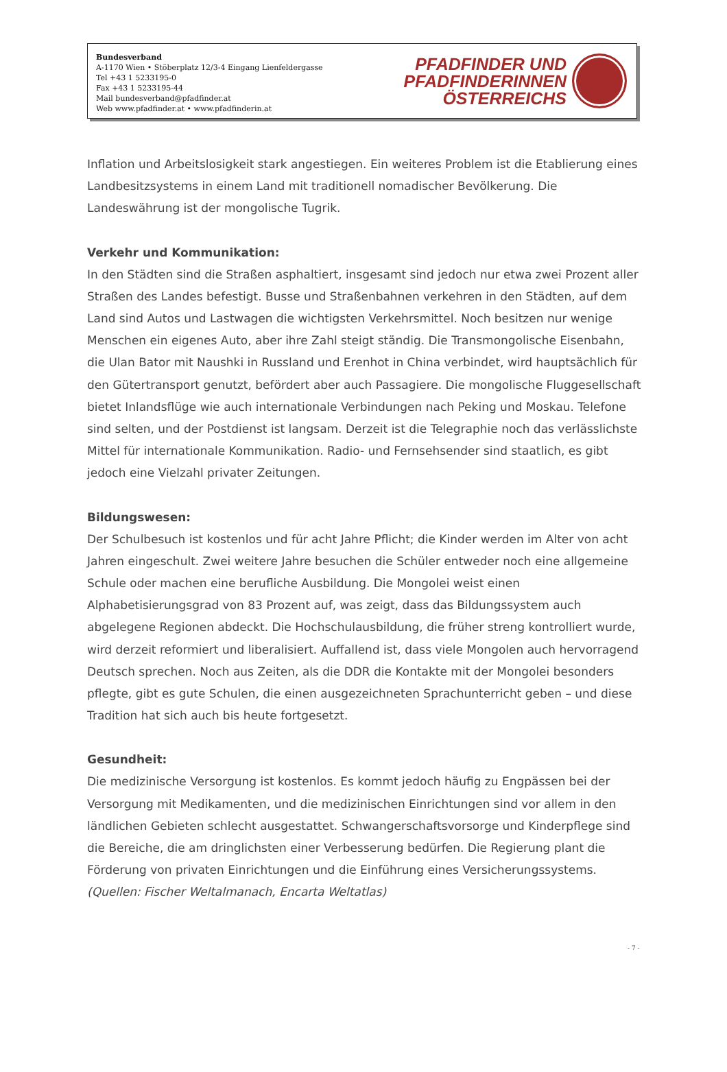Bundesverband
A-1170 Wien • Stöberplatz 12/3-4 Eingang Lienfeldergasse
Tel +43 1 5233195-0
Fax +43 1 5233195-44
Mail bundesverband@pfadfinder.at
Web www.pfadfinder.at • www.pfadfinderin.at
PFADFINDER UND
PFADFINDERINNEN
ÖSTERREICHS
Inflation und Arbeitslosigkeit stark angestiegen. Ein weiteres Problem ist die Etablierung eines Landbesitzsystems in einem Land mit traditionell nomadischer Bevölkerung. Die Landeswährung ist der mongolische Tugrik.
Verkehr und Kommunikation:
In den Städten sind die Straßen asphaltiert, insgesamt sind jedoch nur etwa zwei Prozent aller Straßen des Landes befestigt. Busse und Straßenbahnen verkehren in den Städten, auf dem Land sind Autos und Lastwagen die wichtigsten Verkehrsmittel. Noch besitzen nur wenige Menschen ein eigenes Auto, aber ihre Zahl steigt ständig. Die Transmongolische Eisenbahn, die Ulan Bator mit Naushki in Russland und Erenhot in China verbindet, wird hauptsächlich für den Gütertransport genutzt, befördert aber auch Passagiere. Die mongolische Fluggesellschaft bietet Inlandsflüge wie auch internationale Verbindungen nach Peking und Moskau. Telefone sind selten, und der Postdienst ist langsam. Derzeit ist die Telegraphie noch das verlässlichste Mittel für internationale Kommunikation. Radio- und Fernsehsender sind staatlich, es gibt jedoch eine Vielzahl privater Zeitungen.
Bildungswesen:
Der Schulbesuch ist kostenlos und für acht Jahre Pflicht; die Kinder werden im Alter von acht Jahren eingeschult. Zwei weitere Jahre besuchen die Schüler entweder noch eine allgemeine Schule oder machen eine berufliche Ausbildung. Die Mongolei weist einen Alphabetisierungsgrad von 83 Prozent auf, was zeigt, dass das Bildungssystem auch abgelegene Regionen abdeckt. Die Hochschulausbildung, die früher streng kontrolliert wurde, wird derzeit reformiert und liberalisiert. Auffallend ist, dass viele Mongolen auch hervorragend Deutsch sprechen. Noch aus Zeiten, als die DDR die Kontakte mit der Mongolei besonders pflegte, gibt es gute Schulen, die einen ausgezeichneten Sprachunterricht geben – und diese Tradition hat sich auch bis heute fortgesetzt.
Gesundheit:
Die medizinische Versorgung ist kostenlos. Es kommt jedoch häufig zu Engpässen bei der Versorgung mit Medikamenten, und die medizinischen Einrichtungen sind vor allem in den ländlichen Gebieten schlecht ausgestattet. Schwangerschaftsvorsorge und Kinderpflege sind die Bereiche, die am dringlichsten einer Verbesserung bedürfen. Die Regierung plant die Förderung von privaten Einrichtungen und die Einführung eines Versicherungssystems.
(Quellen: Fischer Weltalmanach, Encarta Weltatlas)
- 7 -